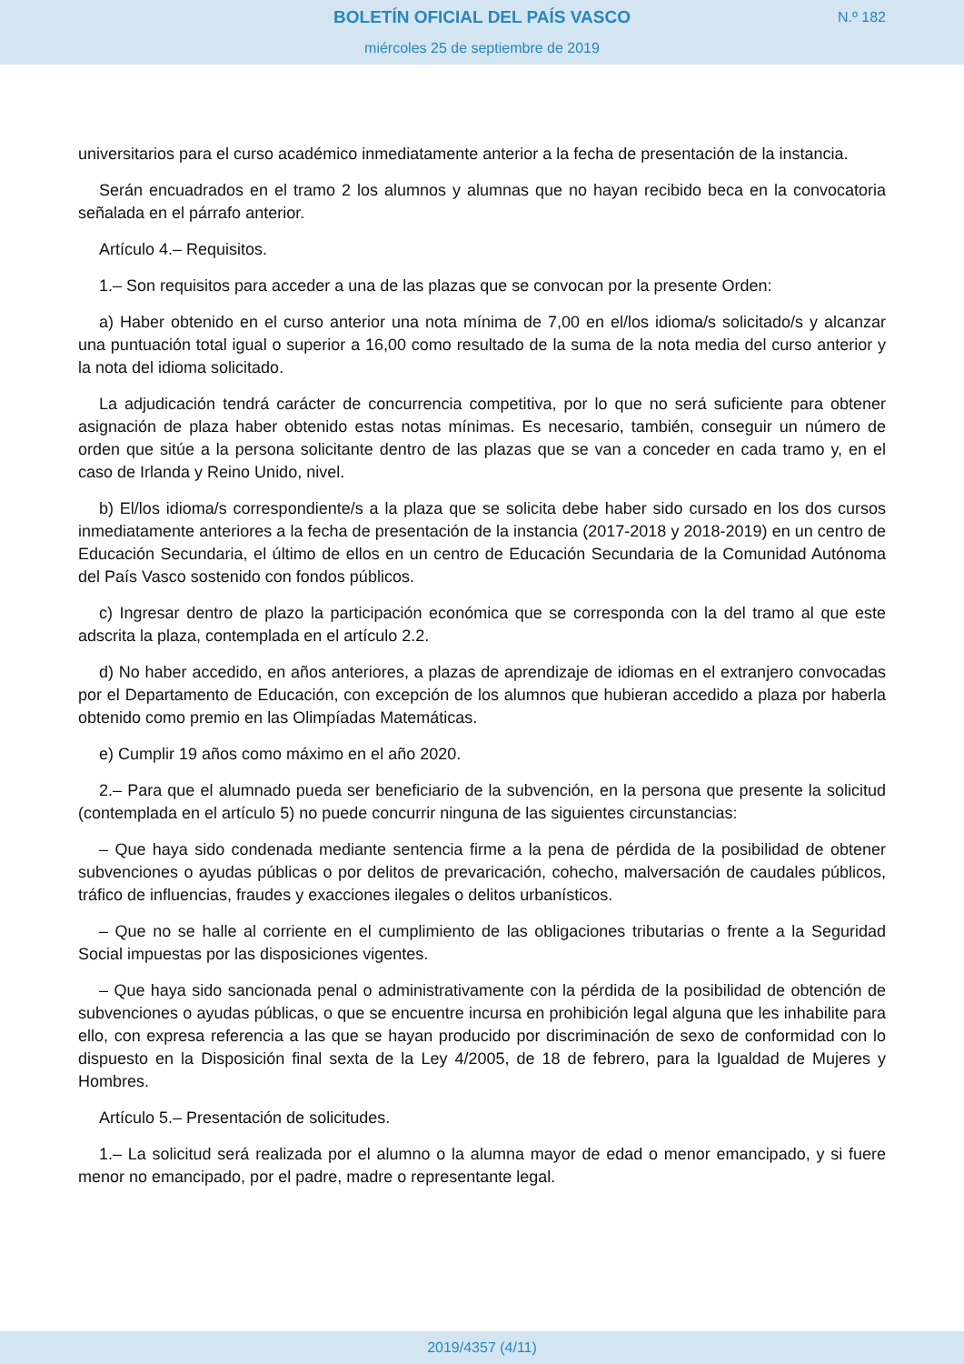BOLETÍN OFICIAL DEL PAÍS VASCO
miércoles 25 de septiembre de 2019
N.º 182
universitarios para el curso académico inmediatamente anterior a la fecha de presentación de la instancia.
Serán encuadrados en el tramo 2 los alumnos y alumnas que no hayan recibido beca en la convocatoria señalada en el párrafo anterior.
Artículo 4.– Requisitos.
1.– Son requisitos para acceder a una de las plazas que se convocan por la presente Orden:
a) Haber obtenido en el curso anterior una nota mínima de 7,00 en el/los idioma/s solicitado/s y alcanzar una puntuación total igual o superior a 16,00 como resultado de la suma de la nota media del curso anterior y la nota del idioma solicitado.
La adjudicación tendrá carácter de concurrencia competitiva, por lo que no será suficiente para obtener asignación de plaza haber obtenido estas notas mínimas. Es necesario, también, conseguir un número de orden que sitúe a la persona solicitante dentro de las plazas que se van a conceder en cada tramo y, en el caso de Irlanda y Reino Unido, nivel.
b) El/los idioma/s correspondiente/s a la plaza que se solicita debe haber sido cursado en los dos cursos inmediatamente anteriores a la fecha de presentación de la instancia (2017-2018 y 2018-2019) en un centro de Educación Secundaria, el último de ellos en un centro de Educación Secundaria de la Comunidad Autónoma del País Vasco sostenido con fondos públicos.
c) Ingresar dentro de plazo la participación económica que se corresponda con la del tramo al que este adscrita la plaza, contemplada en el artículo 2.2.
d) No haber accedido, en años anteriores, a plazas de aprendizaje de idiomas en el extranjero convocadas por el Departamento de Educación, con excepción de los alumnos que hubieran accedido a plaza por haberla obtenido como premio en las Olimpíadas Matemáticas.
e) Cumplir 19 años como máximo en el año 2020.
2.– Para que el alumnado pueda ser beneficiario de la subvención, en la persona que presente la solicitud (contemplada en el artículo 5) no puede concurrir ninguna de las siguientes circunstancias:
– Que haya sido condenada mediante sentencia firme a la pena de pérdida de la posibilidad de obtener subvenciones o ayudas públicas o por delitos de prevaricación, cohecho, malversación de caudales públicos, tráfico de influencias, fraudes y exacciones ilegales o delitos urbanísticos.
– Que no se halle al corriente en el cumplimiento de las obligaciones tributarias o frente a la Seguridad Social impuestas por las disposiciones vigentes.
– Que haya sido sancionada penal o administrativamente con la pérdida de la posibilidad de obtención de subvenciones o ayudas públicas, o que se encuentre incursa en prohibición legal alguna que les inhabilite para ello, con expresa referencia a las que se hayan producido por discriminación de sexo de conformidad con lo dispuesto en la Disposición final sexta de la Ley 4/2005, de 18 de febrero, para la Igualdad de Mujeres y Hombres.
Artículo 5.– Presentación de solicitudes.
1.– La solicitud será realizada por el alumno o la alumna mayor de edad o menor emancipado, y si fuere menor no emancipado, por el padre, madre o representante legal.
2019/4357 (4/11)